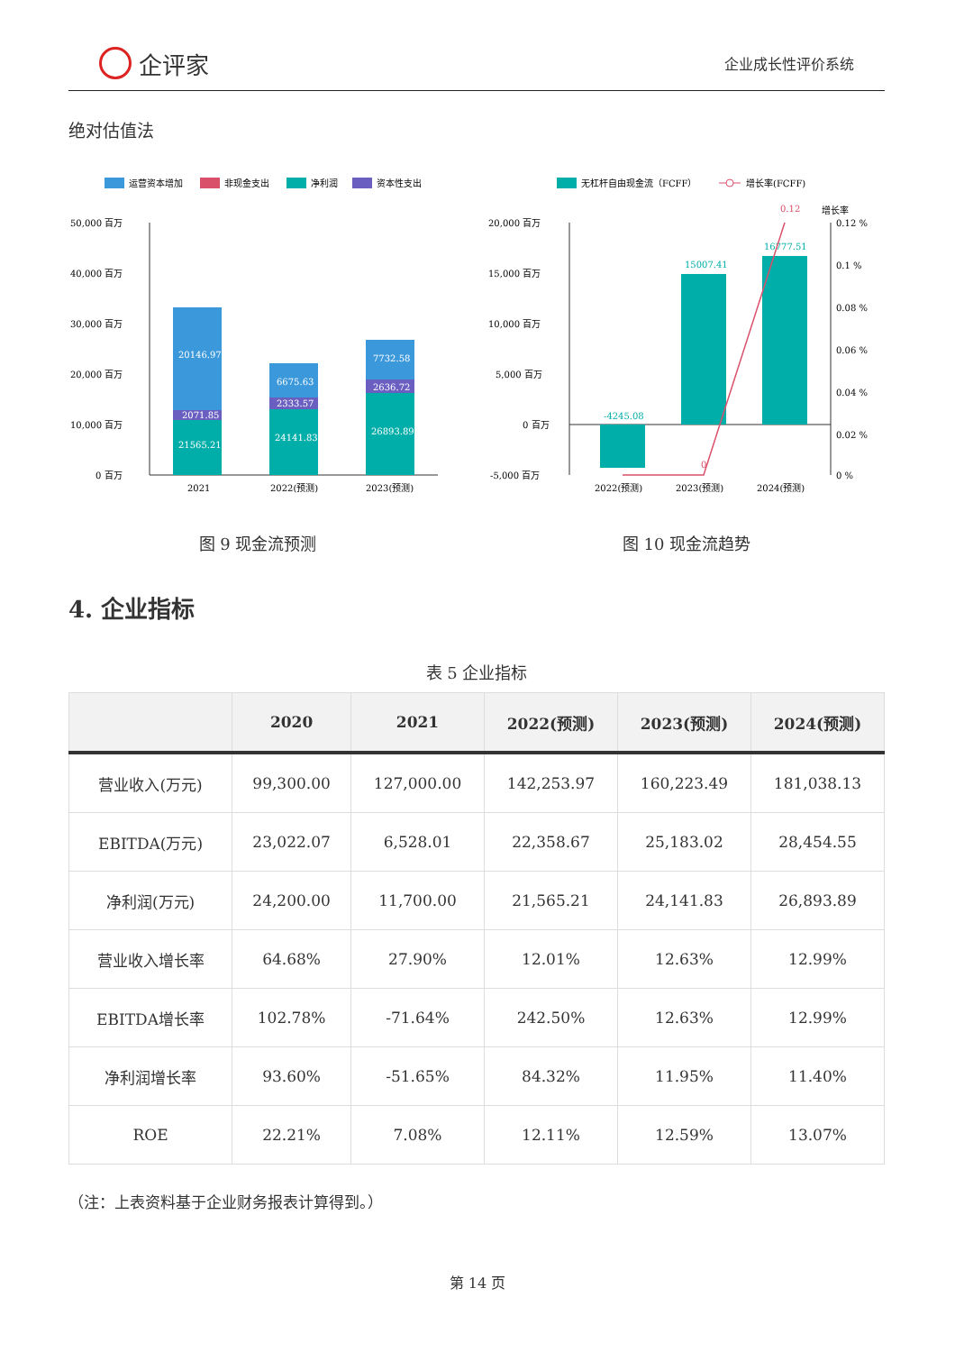企评家
企业成长性评价系统
绝对估值法
运营资本增加
非现金支出
净利润
资本性支出
50,000 百万
40,000 百万
30,000 百万
20,000 百万
10,000 百万
0 百万
20146.97
2071.85
21565.21
6675.63
2333.57
24141.83
7732.58
2636.72
26893.89
2021
2022(预测)
2023(预测)
图 9 现金流预测
无杠杆自由现金流（FCFF）
增长率(FCFF)
增长率
20,000 百万
15,000 百万
10,000 百万
5,000 百万
0 百万
-5,000 百万
0.12 %
0.1 %
0.08 %
0.06 %
0.04 %
0.02 %
0 %
-4245.08
15007.41
16777.51
0.12
0
2022(预测)
2023(预测)
2024(预测)
图 10 现金流趋势
4. 企业指标
表 5 企业指标
| | 2020 | 2021 | 2022(预测) | 2023(预测) | 2024(预测) |
| --- | --- | --- | --- | --- | --- |
| 营业收入(万元) | 99,300.00 | 127,000.00 | 142,253.97 | 160,223.49 | 181,038.13 |
| EBITDA(万元) | 23,022.07 | 6,528.01 | 22,358.67 | 25,183.02 | 28,454.55 |
| 净利润(万元) | 24,200.00 | 11,700.00 | 21,565.21 | 24,141.83 | 26,893.89 |
| 营业收入增长率 | 64.68% | 27.90% | 12.01% | 12.63% | 12.99% |
| EBITDA增长率 | 102.78% | -71.64% | 242.50% | 12.63% | 12.99% |
| 净利润增长率 | 93.60% | -51.65% | 84.32% | 11.95% | 11.40% |
| ROE | 22.21% | 7.08% | 12.11% | 12.59% | 13.07% |
（注：上表资料基于企业财务报表计算得到。）
第 14 页